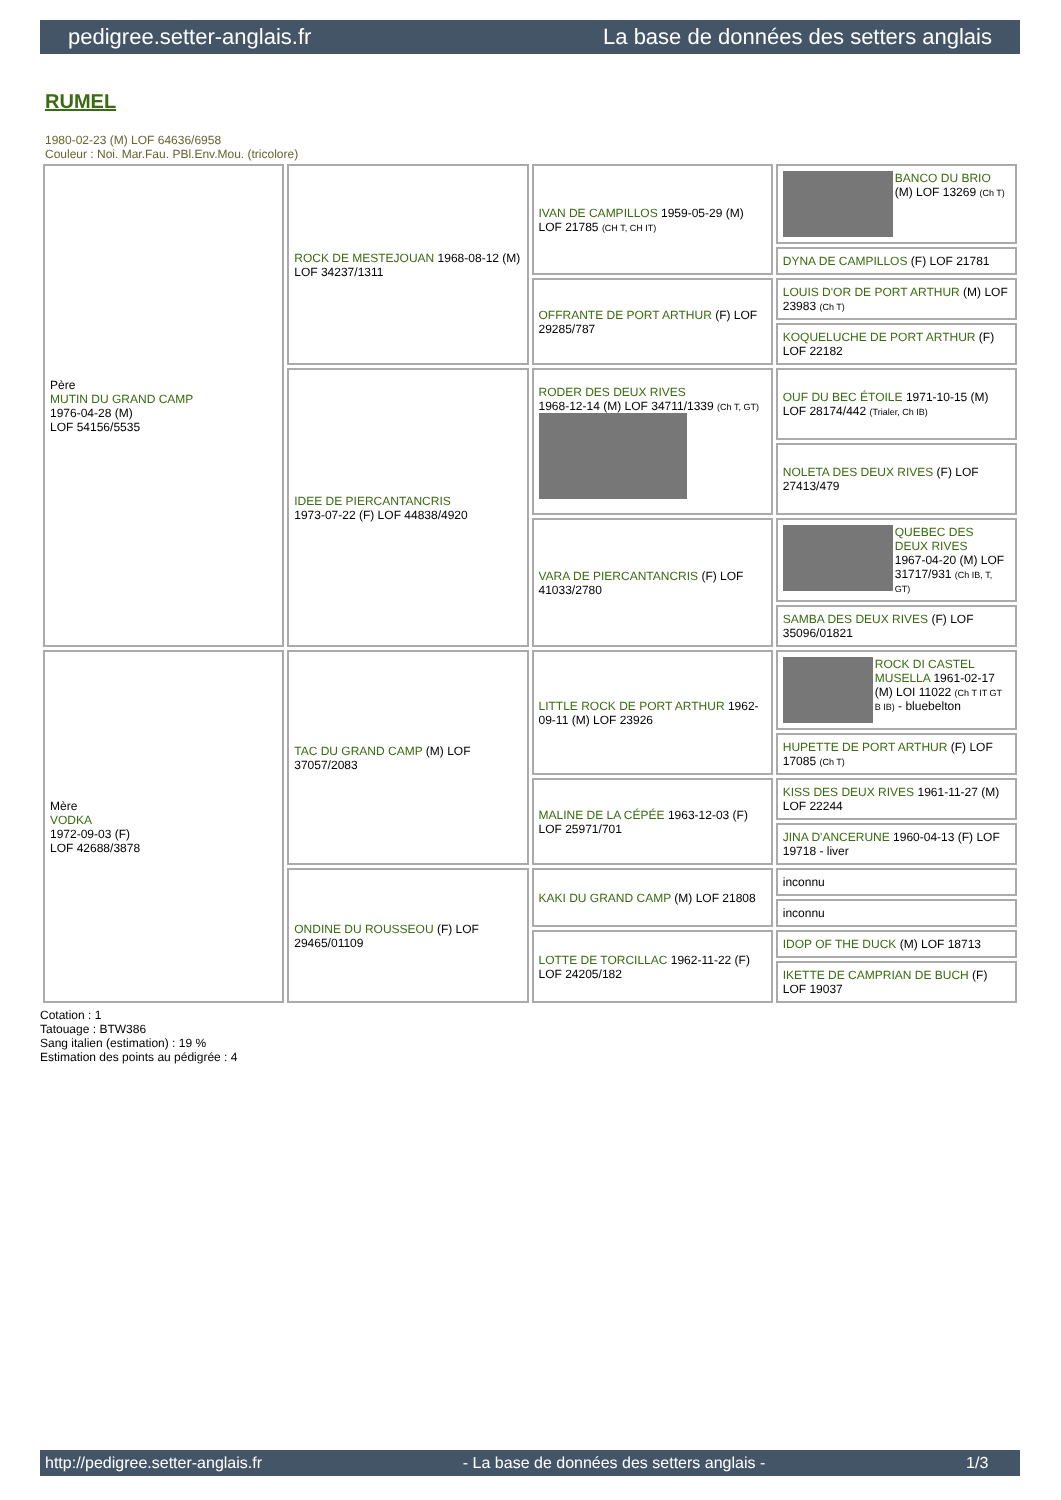pedigree.setter-anglais.fr La base de données des setters anglais
RUMEL
1980-02-23 (M) LOF 64636/6958
Couleur : Noi. Mar.Fau. PBl.Env.Mou. (tricolore)
| Père MUTIN DU GRAND CAMP 1976-04-28 (M) LOF 54156/5535 | ROCK DE MESTEJOUAN 1968-08-12 (M) LOF 34237/1311 | IVAN DE CAMPILLOS 1959-05-29 (M) LOF 21785 (CH T, CH IT) | BANCO DU BRIO (M) LOF 13269 (Ch T) |
| | | | DYNA DE CAMPILLOS (F) LOF 21781 |
| | | OFFRANTE DE PORT ARTHUR (F) LOF 29285/787 | LOUIS D'OR DE PORT ARTHUR (M) LOF 23983 (Ch T) |
| | | | KOQUELUCHE DE PORT ARTHUR (F) LOF 22182 |
| | IDEE DE PIERCANTANCRIS 1973-07-22 (F) LOF 44838/4920 | RODER DES DEUX RIVES 1968-12-14 (M) LOF 34711/1339 (Ch T, GT) | OUF DU BEC ÉTOILE 1971-10-15 (M) LOF 28174/442 (Trialer, Ch IB) |
| | | | NOLETA DES DEUX RIVES (F) LOF 27413/479 |
| | | VARA DE PIERCANTANCRIS (F) LOF 41033/2780 | QUEBEC DES DEUX RIVES 1967-04-20 (M) LOF 31717/931 (Ch IB, T, GT) |
| | | | SAMBA DES DEUX RIVES (F) LOF 35096/01821 |
| Mère VODKA 1972-09-03 (F) LOF 42688/3878 | TAC DU GRAND CAMP (M) LOF 37057/2083 | LITTLE ROCK DE PORT ARTHUR 1962-09-11 (M) LOF 23926 | ROCK DI CASTEL MUSELLA 1961-02-17 (M) LOI 11022 (Ch T IT GT B IB) - bluebelton |
| | | | HUPETTE DE PORT ARTHUR (F) LOF 17085 (Ch T) |
| | | MALINE DE LA CÉPÉE 1963-12-03 (F) LOF 25971/701 | KISS DES DEUX RIVES 1961-11-27 (M) LOF 22244 |
| | | | JINA D'ANCERUNE 1960-04-13 (F) LOF 19718 - liver |
| | ONDINE DU ROUSSEOU (F) LOF 29465/01109 | KAKI DU GRAND CAMP (M) LOF 21808 | inconnu |
| | | | inconnu |
| | | LOTTE DE TORCILLAC 1962-11-22 (F) LOF 24205/182 | IDOP OF THE DUCK (M) LOF 18713 |
| | | | IKETTE DE CAMPRIAN DE BUCH (F) LOF 19037 |
Cotation : 1
Tatouage : BTW386
Sang italien (estimation) : 19 %
Estimation des points au pédigrée : 4
http://pedigree.setter-anglais.fr - La base de données des setters anglais - 1/3